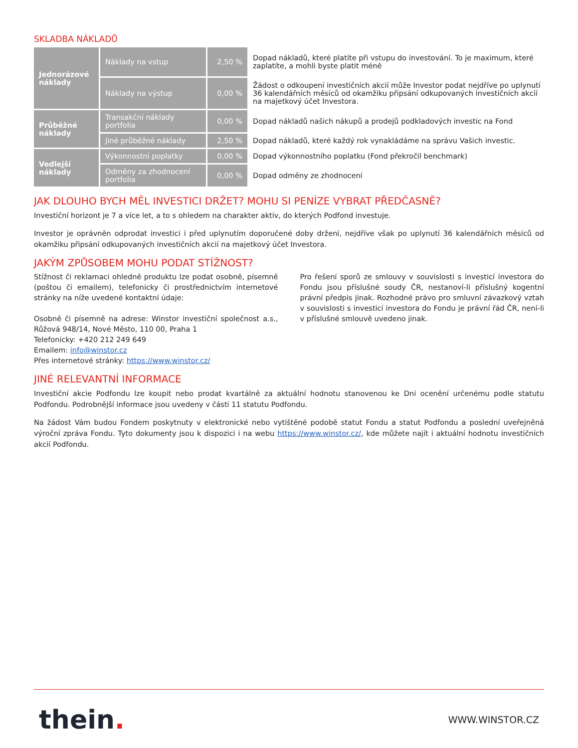SKLADBA NÁKLADŮ
| Jednorázové náklady | Náklady na vstup | 2,50 % | Dopad nákladů, které platíte při vstupu do investování. To je maximum, které zaplatíte, a mohli byste platit méně |
| | Náklady na výstup | 0,00 % | Žádost o odkoupení investičních akcií může Investor podat nejdříve po uplynutí 36 kalendářních měsíců od okamžiku připsání odkupovaných investičních akcií na majetkový účet Investora. |
| Průběžné náklady | Transakční náklady portfolia | 0,00 % | Dopad nákladů našich nákupů a prodejů podkladových investic na Fond |
| | Jiné průběžné náklady | 2,50 % | Dopad nákladů, které každý rok vynakládáme na správu Vašich investic. |
| Vedlejší náklady | Výkonnostní poplatky | 0,00 % | Dopad výkonnostního poplatku (Fond překročil benchmark) |
| | Odměny za zhodnocení portfolia | 0,00 % | Dopad odměny ze zhodnocení |
JAK DLOUHO BYCH MĚL INVESTICI DRŽET? MOHU SI PENÍZE VYBRAT PŘEDČASNĚ?
Investiční horizont je 7 a více let, a to s ohledem na charakter aktiv, do kterých Podfond investuje.
Investor je oprávněn odprodat investici i před uplynutím doporučené doby držení, nejdříve však po uplynutí 36 kalendářních měsíců od okamžiku připsání odkupovaných investičních akcií na majetkový účet Investora.
JAKÝM ZPŮSOBEM MOHU PODAT STÍŽNOST?
Stížnost či reklamaci ohledně produktu lze podat osobně, písemně (poštou či emailem), telefonicky či prostřednictvím internetové stránky na níže uvedené kontaktní údaje:
Osobně či písemně na adrese: Winstor investiční společnost a.s., Růžová 948/14, Nové Město, 110 00, Praha 1
Telefonicky: +420 212 249 649
Emailem: info@winstor.cz
Přes internetové stránky: https://www.winstor.cz/
Pro řešení sporů ze smlouvy v souvislosti s investicí investora do Fondu jsou příslušné soudy ČR, nestanoví-li příslušný kogentní právní předpis jinak. Rozhodné právo pro smluvní závazkový vztah v souvislosti s investicí investora do Fondu je právní řád ČR, není-li v příslušné smlouvě uvedeno jinak.
JINÉ RELEVANTNÍ INFORMACE
Investiční akcie Podfondu lze koupit nebo prodat kvartálně za aktuální hodnotu stanovenou ke Dni ocenění určenému podle statutu Podfondu. Podrobnější informace jsou uvedeny v části 11 statutu Podfondu.
Na žádost Vám budou Fondem poskytnuty v elektronické nebo vytištěné podobě statut Fondu a statut Podfondu a poslední uveřejněná výroční zpráva Fondu. Tyto dokumenty jsou k dispozici i na webu https://www.winstor.cz/, kde můžete najít i aktuální hodnotu investičních akcií Podfondu.
thein. WWW.WINSTOR.CZ